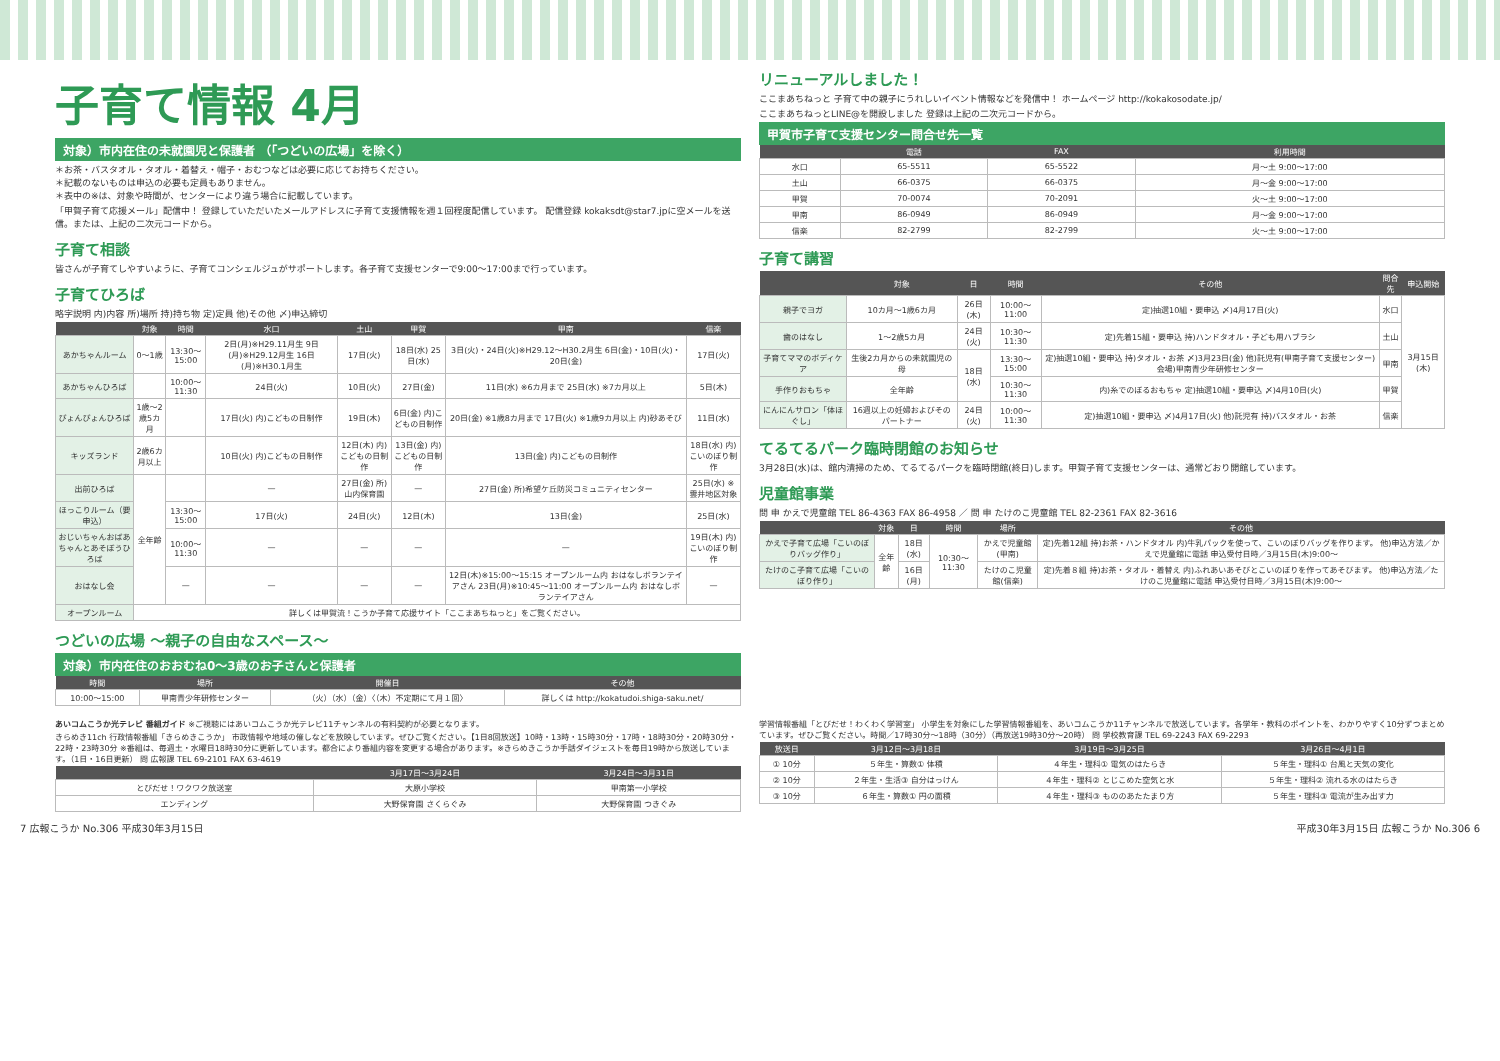子育て情報 4月
対象）市内在住の未就園児と保護者 （「つどいの広場」を除く）
＊お茶・バスタオル・タオル・着替え・帽子・おむつなどは必要に応じてお持ちください。
＊記載のないものは申込の必要も定員もありません。
＊表中の※は、対象や時間が、センターにより違う場合に記載しています。
「甲賀子育て応援メール」配信中！ 登録していただいたメールアドレスに子育て支援情報を週１回程度配信しています。 配信登録 kokaksdt@star7.jpに空メールを送信。または、上記の二次元コードから。
子育て相談
皆さんが子育てしやすいように、子育てコンシェルジュがサポートします。各子育て支援センターで9:00～17:00まで行っています。
子育てひろば
略字説明 内)内容 所)場所 持)持ち物 定)定員 他)その他 〆)申込締切
| | 対象 | 時間 | 水口 | 土山 | 甲賀 | 甲南 | 信楽 |
| --- | --- | --- | --- | --- | --- | --- | --- |
| あかちゃんルーム | 0～1歳 | 13:30～15:00 | 2日(月)※H29.11月生 9日(月)※H29.12月生 16日(月)※H30.1月生 | 17日(火) | 18日(水) 25日(水) | 3日(火)・24日(火)※H29.12～H30.2月生 6日(金)・10日(火)・20日(金) | 17日(火) |
| あかちゃんひろば | | 10:00～11:30 | 24日(火) | 10日(火) | 27日(金) | 11日(水) ※6カ月まで 25日(水) ※7カ月以上 | 5日(木) |
| ぴょんぴょんひろば | 1歳～2歳5カ月 | | 17日(火) 内)こどもの日制作 | 19日(木) | 6日(金) 内)こどもの日制作 | 20日(金) ※1歳8カ月まで 17日(火) ※1歳9カ月以上 内)砂あそび | 11日(水) |
| キッズランド | 2歳6カ月以上 | | 10日(火) 内)こどもの日制作 | 12日(木) 内)こどもの日制作 | 13日(金) 内)こどもの日制作 | 13日(金) 内)こどもの日制作 | 18日(水) 内)こいのぼり制作 |
| 出前ひろば | 全年齢 | | — | 27日(金) 所)山内保育園 | — | 27日(金) 所)希望ケ丘防災コミュニティセンター | 25日(水) ※雲井地区対象 |
| ほっこりルーム（要申込） | | 13:30～15:00 | 17日(火) | 24日(火) | 12日(木) | 13日(金) | 25日(水) |
| おじいちゃんおばあちゃんとあそぼうひろば | | 10:00～11:30 | — | — | — | — | 19日(木) 内)こいのぼり制作 |
| おはなし会 | | — | — | — | — | 12日(木)※15:00～15:15 オープンルーム内 おはなしボランテイアさん 23日(月)※10:45～11:00 オープンルーム内 おはなしボランテイアさん | — |
| オープンルーム | 詳しくは甲賀流！こうか子育て応援サイト「ここまあちねっと」をご覧ください。 | | | | | | |
つどいの広場 ～親子の自由なスペース～
対象）市内在住のおおむね0～3歳のお子さんと保護者
| 時間 | 場所 | 開催日 | その他 |
| --- | --- | --- | --- |
| 10:00～15:00 | 甲南青少年研修センター | （火）（水）（金）〈（木）不定期にて月１回〉 | 詳しくは http://kokatudoi.shiga-saku.net/ |
リニューアルしました！
ここまあちねっと 子育て中の親子にうれしいイベント情報などを発信中！ ホームページ http://kokakosodate.jp/
ここまあちねっとLINE@を開設しました 登録は上記の二次元コードから。
甲賀市子育て支援センター問合せ先一覧
| | 電話 | FAX | 利用時間 |
| --- | --- | --- | --- |
| 水口 | 65-5511 | 65-5522 | 月～土 9:00～17:00 |
| 土山 | 66-0375 | 66-0375 | 月～金 9:00～17:00 |
| 甲賀 | 70-0074 | 70-2091 | 火～土 9:00～17:00 |
| 甲南 | 86-0949 | 86-0949 | 月～金 9:00～17:00 |
| 信楽 | 82-2799 | 82-2799 | 火～土 9:00～17:00 |
子育て講習
| | 対象 | 日 | 時間 | その他 | 問合先 | 申込開始 |
| --- | --- | --- | --- | --- | --- | --- |
| 親子でヨガ | 10カ月～1歳6カ月 | 26日(木) | 10:00～11:00 | 定)抽選10組・要申込 〆)4月17日(火) | 水口 | 3月15日(木) |
| 歯のはなし | 1～2歳5カ月 | 24日(火) | 10:30～11:30 | 定)先着15組・要申込 持)ハンドタオル・子ども用ハブラシ | 土山 | |
| 子育てママのボディケア | 生後2カ月からの未就園児の母 | 18日(水) | 13:30～15:00 | 定)抽選10組・要申込 持)タオル・お茶 〆)3月23日(金) 他)託児有(甲南子育て支援センター) 会場)甲南青少年研修センター | 甲南 | |
| 手作りおもちゃ | 全年齢 | | 10:30～11:30 | 内)糸でのぼるおもちゃ 定)抽選10組・要申込 〆)4月10日(火) | 甲賀 | |
| にんにんサロン「体ほぐし」 | 16週以上の妊婦およびそのパートナー | 24日(火) | 10:00～11:30 | 定)抽選10組・要申込 〆)4月17日(火) 他)託児有 持)バスタオル・お茶 | 信楽 | |
てるてるパーク臨時閉館のお知らせ
3月28日(水)は、館内清掃のため、てるてるパークを臨時閉館(終日)します。甲賀子育て支援センターは、通常どおり開館しています。
児童館事業
問 申 かえで児童館 TEL 86-4363 FAX 86-4958 ／ 問 申 たけのこ児童館 TEL 82-2361 FAX 82-3616
| | 対象 | 日 | 時間 | 場所 | その他 |
| --- | --- | --- | --- | --- | --- |
| かえで子育て広場「こいのぼりバッグ作り」 | 全年齢 | 18日(水) | 10:30～11:30 | かえで児童館(甲南) | 定)先着12組 持)お茶・ハンドタオル 内)牛乳パックを使って、こいのぼりバッグを作ります。 他)申込方法／かえで児童館に電話 申込受付日時／3月15日(木)9:00～ |
| たけのこ子育て広場「こいのぼり作り」 | | 16日(月) | | たけのこ児童館(信楽) | 定)先着８組 持)お茶・タオル・着替え 内)ふれあいあそびとこいのぼりを作ってあそびます。 他)申込方法／たけのこ児童館に電話 申込受付日時／3月15日(木)9:00～ |
あいコムこうか光テレビ 番組ガイド ※ご視聴にはあいコムこうか光テレビ11チャンネルの有料契約が必要となります。
きらめき11ch 行政情報番組「きらめきこうか」 市政情報や地域の催しなどを放映しています。ぜひご覧ください。【1日8回放送】10時・13時・15時30分・17時・18時30分・20時30分・22時・23時30分 ※番組は、毎週土・水曜日18時30分に更新しています。都合により番組内容を変更する場合があります。※きらめきこうか手話ダイジェストを毎日19時から放送しています。（1日・16日更新） 問 広報課 TEL 69-2101 FAX 63-4619
| | 3月17日～3月24日 | 3月24日～3月31日 |
| --- | --- | --- |
| とびだせ！ワクワク放送室 | 大原小学校 | 甲南第一小学校 |
| エンディング | 大野保育園 さくらぐみ | 大野保育園 つきぐみ |
学習情報番組「とびだせ！わくわく学習室」 小学生を対象にした学習情報番組を、あいコムこうか11チャンネルで放送しています。各学年・教科のポイントを、わかりやすく10分ずつまとめています。ぜひご覧ください。時間／17時30分～18時（30分）（再放送19時30分～20時） 問 学校教育課 TEL 69-2243 FAX 69-2293
| 放送日 | 3月12日～3月18日 | 3月19日～3月25日 | 3月26日～4月1日 |
| --- | --- | --- | --- |
| ① 10分 | ５年生・算数① 体積 | ４年生・理科① 電気のはたらき | ５年生・理科① 台風と天気の変化 |
| ② 10分 | ２年生・生活③ 自分はっけん | ４年生・理科② とじこめた空気と水 | ５年生・理科② 流れる水のはたらき |
| ③ 10分 | ６年生・算数① 円の面積 | ４年生・理科③ もののあたたまり方 | ５年生・理科③ 電流が生み出す力 |
7 広報こうか No.306 平成30年3月15日 平成30年3月15日 広報こうか No.306 6